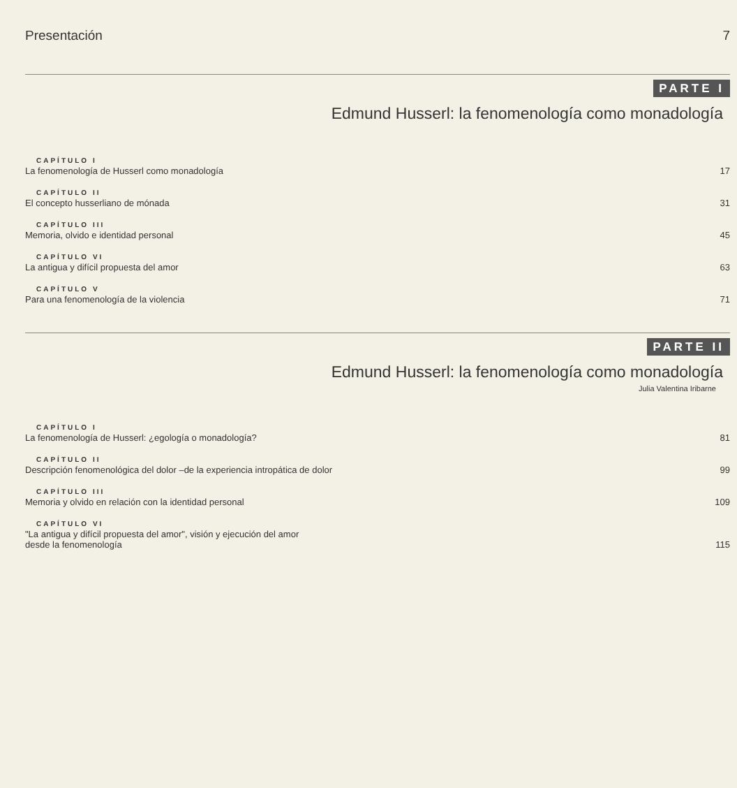Presentación 7
PARTE I
Edmund Husserl: la fenomenología como monadología
CAPÍTULO I
La fenomenología de Husserl como monadología 17
CAPÍTULO II
El concepto husserliano de mónada 31
CAPÍTULO III
Memoria, olvido e identidad personal 45
CAPÍTULO VI
La antigua y difícil propuesta del amor 63
CAPÍTULO V
Para una fenomenología de la violencia 71
PARTE II
Edmund Husserl: la fenomenología como monadología
Julia Valentina Iribarne
CAPÍTULO I
La fenomenología de Husserl: ¿egología o monadología? 81
CAPÍTULO II
Descripción fenomenológica del dolor –de la experiencia intropática de dolor 99
CAPÍTULO III
Memoria y olvido en relación con la identidad personal 109
CAPÍTULO VI
"La antigua y difícil propuesta del amor", visión y ejecución del amor
desde la fenomenología 115